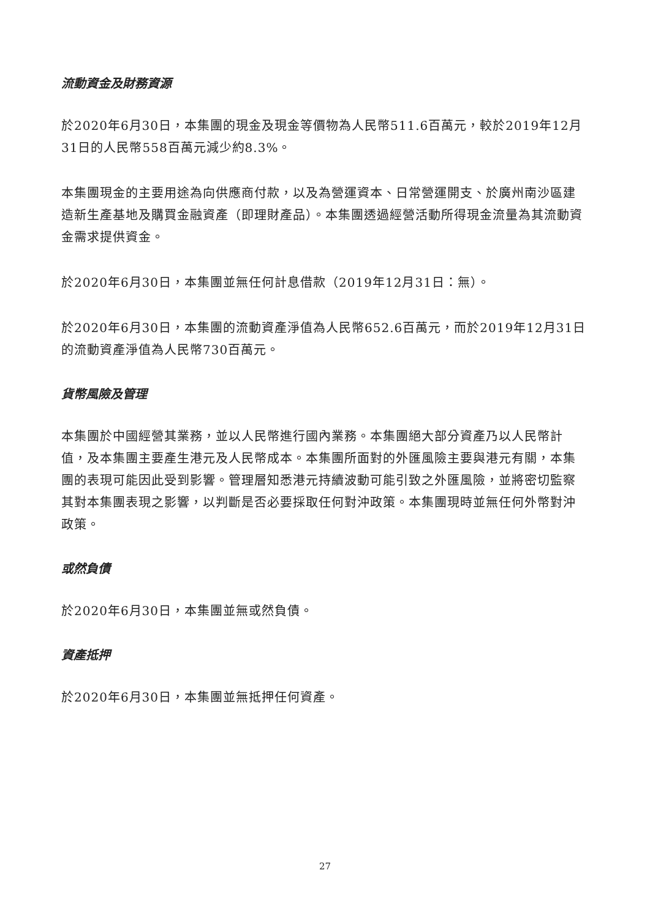流動資金及財務資源
於2020年6月30日，本集團的現金及現金等價物為人民幣511.6百萬元，較於2019年12月31日的人民幣558百萬元減少約8.3%。
本集團現金的主要用途為向供應商付款，以及為營運資本、日常營運開支、於廣州南沙區建造新生產基地及購買金融資產（即理財產品）。本集團透過經營活動所得現金流量為其流動資金需求提供資金。
於2020年6月30日，本集團並無任何計息借款（2019年12月31日：無）。
於2020年6月30日，本集團的流動資產淨值為人民幣652.6百萬元，而於2019年12月31日的流動資產淨值為人民幣730百萬元。
貨幣風險及管理
本集團於中國經營其業務，並以人民幣進行國內業務。本集團絕大部分資產乃以人民幣計值，及本集團主要產生港元及人民幣成本。本集團所面對的外匯風險主要與港元有關，本集團的表現可能因此受到影響。管理層知悉港元持續波動可能引致之外匯風險，並將密切監察其對本集團表現之影響，以判斷是否必要採取任何對沖政策。本集團現時並無任何外幣對沖政策。
或然負債
於2020年6月30日，本集團並無或然負債。
資產抵押
於2020年6月30日，本集團並無抵押任何資產。
27